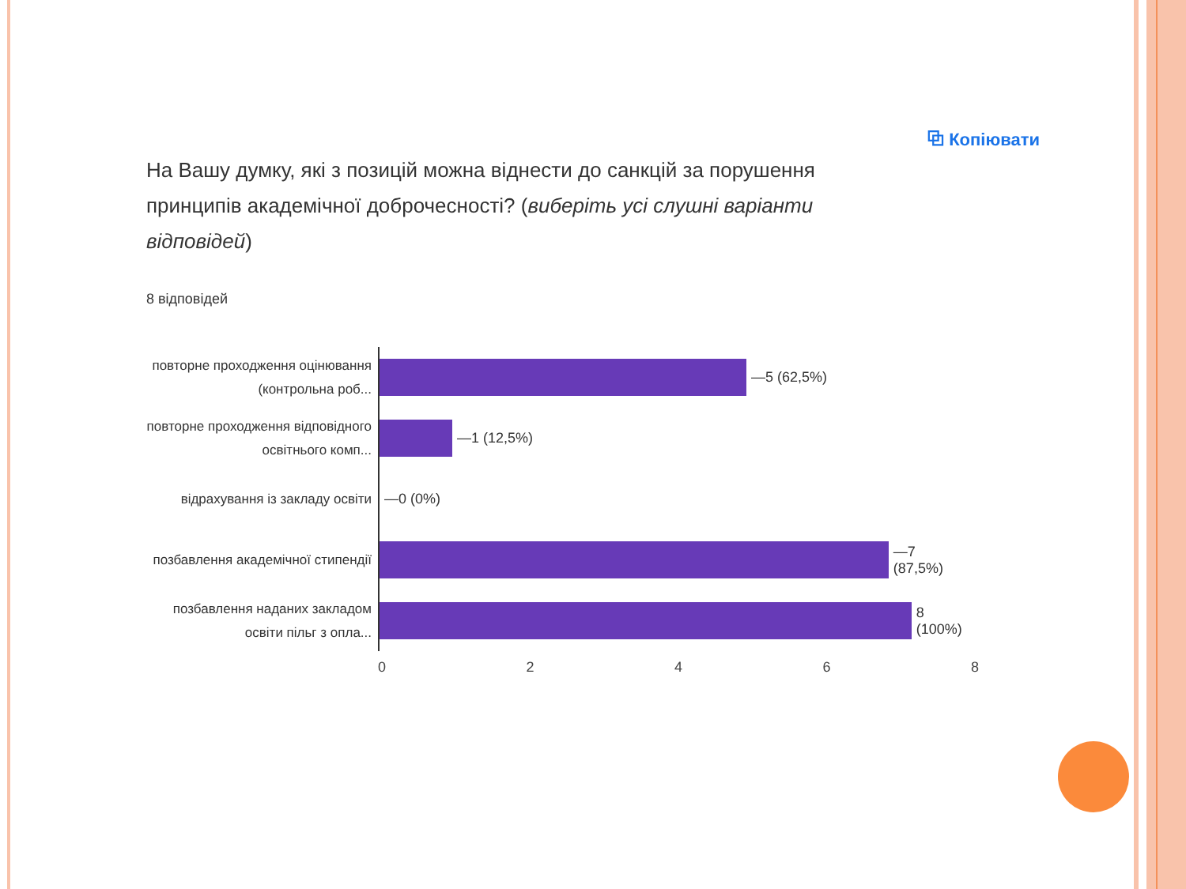⧉ Копіювати
На Вашу думку, які з позицій можна віднести до санкцій за порушення принципів академічної доброчесності? (виберіть усі слушні варіанти відповідей)
8 відповідей
повторне проходження оцінювання (контрольна роб...
—5 (62,5%)
повторне проходження відповідного освітнього комп...
—1 (12,5%)
відрахування із закладу освіти
—0 (0%)
позбавлення академічної стипендії
—7 (87,5%)
позбавлення наданих закладом освіти пільг з опла...
8 (100%)
0 2 4 6 8